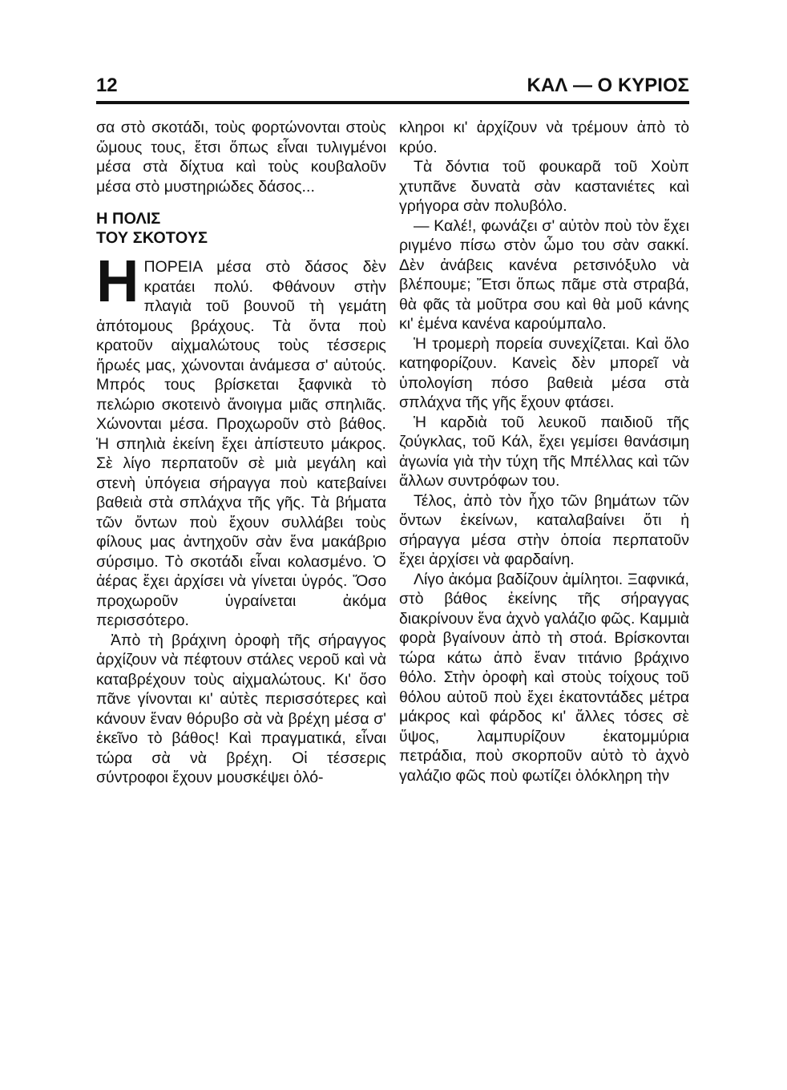12 ΚΑΛ — Ο ΚΥΡΙΟΣ
σα στὸ σκοτάδι, τοὺς φορτώνονται στοὺς ὤμους τους, ἔτσι ὅπως εἶναι τυλιγμένοι μέσα στὰ δίχτυα καὶ τοὺς κουβαλοῦν μέσα στὸ μυστηριώδες δάσος...
Η ΠΟΛΙΣ
ΤΟΥ ΣΚΟΤΟΥΣ
ΗΠΟΡΕΙΑ μέσα στὸ δάσος δὲν κρατάει πολύ. Φθάνουν στὴν πλαγιὰ τοῦ βουνοῦ τὴ γεμάτη ἀπότομους βράχους. Τὰ ὄντα ποὺ κρατοῦν αἰχμαλώτους τοὺς τέσσερις ἥρωές μας, χώνονται ἀνάμεσα σ' αὐτούς. Μπρός τους βρίσκεται ξαφνικὰ τὸ πελώριο σκοτεινὸ ἄνοιγμα μιᾶς σπηλιᾶς. Χώνονται μέσα. Προχωροῦν στὸ βάθος. Ἡ σπηλιὰ ἐκείνη ἔχει ἀπίστευτο μάκρος. Σὲ λίγο περπατοῦν σὲ μιὰ μεγάλη καὶ στενὴ ὑπόγεια σήραγγα ποὺ κατεβαίνει βαθειὰ στὰ σπλάχνα τῆς γῆς. Τὰ βήματα τῶν ὄντων ποὺ ἔχουν συλλάβει τοὺς φίλους μας ἀντηχοῦν σὰν ἕνα μακάβριο σύρσιμο. Τὸ σκοτάδι εἶναι κολασμένο. Ὁ ἀέρας ἔχει ἀρχίσει νὰ γίνεται ὑγρός. Ὅσο προχωροῦν ὑγραίνεται ἀκόμα περισσότερο.
Ἀπὸ τὴ βράχινη ὀροφὴ τῆς σήραγγος ἀρχίζουν νὰ πέφτουν στάλες νεροῦ καὶ νὰ καταβρέχουν τοὺς αἰχμαλώτους. Κι' ὅσο πᾶνε γίνονται κι' αὐτὲς περισσότερες καὶ κάνουν ἕναν θόρυβο σὰ νὰ βρέχη μέσα σ' ἐκεῖνο τὸ βάθος! Καὶ πραγματικά, εἶναι τώρα σὰ νὰ βρέχη. Οἱ τέσσερις σύντροφοι ἔχουν μουσκέψει ὁλό-
κληροι κι' ἀρχίζουν νὰ τρέμουν ἀπὸ τὸ κρύο.
Τὰ δόντια τοῦ φουκαρᾶ τοῦ Χοὺπ χτυπᾶνε δυνατὰ σὰν καστανιέτες καὶ γρήγορα σὰν πολυβόλο.
— Καλέ!, φωνάζει σ' αὐτὸν ποὺ τὸν ἔχει ριγμένο πίσω στὸν ὦμο του σὰν σακκί. Δὲν ἀνάβεις κανένα ρετσινόξυλο νὰ βλέπουμε; Ἔτσι ὅπως πᾶμε στὰ στραβά, θὰ φᾶς τὰ μοῦτρα σου καὶ θὰ μοῦ κάνης κι' ἐμένα κανένα καρούμπαλο.
Ἡ τρομερὴ πορεία συνεχίζεται. Καὶ ὅλο κατηφορίζουν. Κανεὶς δὲν μπορεῖ νὰ ὑπολογίση πόσο βαθειὰ μέσα στὰ σπλάχνα τῆς γῆς ἔχουν φτάσει.
Ἡ καρδιὰ τοῦ λευκοῦ παιδιοῦ τῆς ζούγκλας, τοῦ Κάλ, ἔχει γεμίσει θανάσιμη ἀγωνία γιὰ τὴν τύχη τῆς Μπέλλας καὶ τῶν ἄλλων συντρόφων του.
Τέλος, ἀπὸ τὸν ἦχο τῶν βημάτων τῶν ὄντων ἐκείνων, καταλαβαίνει ὅτι ἡ σήραγγα μέσα στὴν ὁποία περπατοῦν ἔχει ἀρχίσει νὰ φαρδαίνη.
Λίγο ἀκόμα βαδίζουν ἀμίλητοι. Ξαφνικά, στὸ βάθος ἐκείνης τῆς σήραγγας διακρίνουν ἕνα ἀχνὸ γαλάζιο φῶς. Καμμιὰ φορὰ βγαίνουν ἀπὸ τὴ στοά. Βρίσκονται τώρα κάτω ἀπὸ ἕναν τιτάνιο βράχινο θόλο. Στὴν ὀροφὴ καὶ στοὺς τοίχους τοῦ θόλου αὐτοῦ ποὺ ἔχει ἑκατοντάδες μέτρα μάκρος καὶ φάρδος κι' ἄλλες τόσες σὲ ὕψος, λαμπυρίζουν ἑκατομμύρια πετράδια, ποὺ σκορποῦν αὐτὸ τὸ ἀχνὸ γαλάζιο φῶς ποὺ φωτίζει ὁλόκληρη τὴν